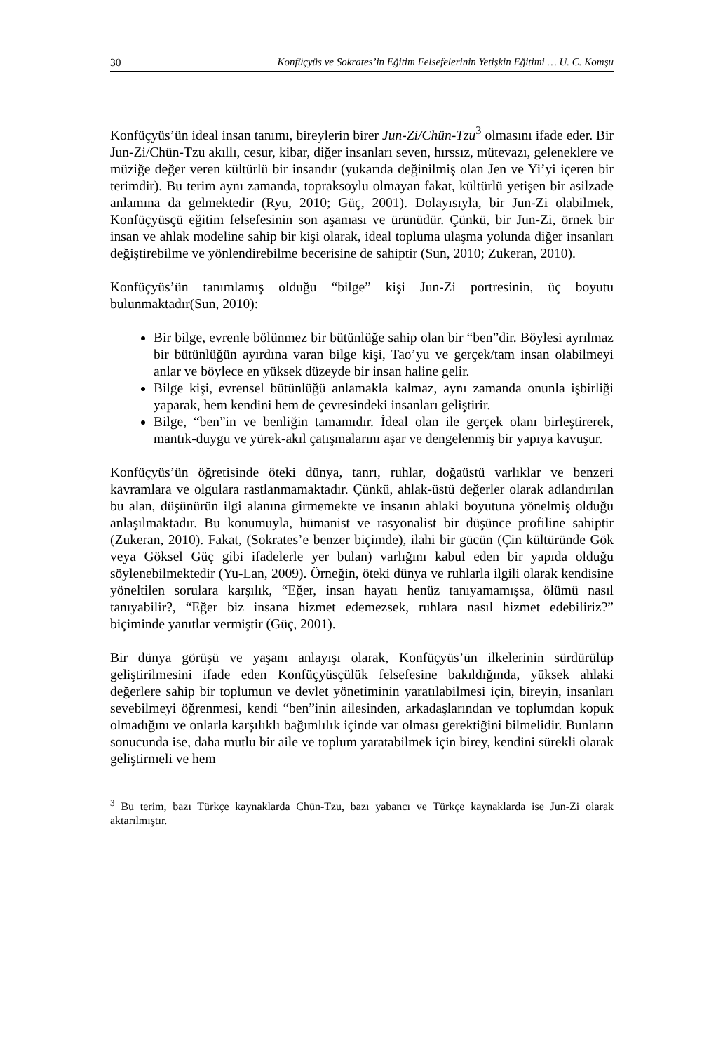30 Konfüçyüs ve Sokrates’in Eğitim Felsefelerinin Yetişkin Eğitimi … U. C. Komşu
Konfüçyüs’ün ideal insan tanımı, bireylerin birer Jun-Zi/Chün-Tzu<sup>3</sup> olmasını ifade eder. Bir Jun-Zi/Chün-Tzu akıllı, cesur, kibar, diğer insanları seven, hırssız, mütevazı, geleneklere ve müziğe değer veren kültürlü bir insandır (yukarıda değinilmiş olan Jen ve Yi’yi içeren bir terimdir). Bu terim aynı zamanda, topraksoylu olmayan fakat, kültürlü yetişen bir asilzade anlamına da gelmektedir (Ryu, 2010; Güç, 2001). Dolayısıyla, bir Jun-Zi olabilmek, Konfüçyüsçü eğitim felsefesinin son aşaması ve ürünüdür. Çünkü, bir Jun-Zi, örnek bir insan ve ahlak modeline sahip bir kişi olarak, ideal topluma ulaşma yolunda diğer insanları değiştirebilme ve yönlendirebilme becerisine de sahiptir (Sun, 2010; Zukeran, 2010).
Konfüçyüs’ün tanımlamış olduğu “bilge” kişi Jun-Zi portresinin, üç boyutu bulunmaktadır(Sun, 2010):
Bir bilge, evrenle bölünmez bir bütünlüğe sahip olan bir “ben”dir. Böylesi ayrılmaz bir bütünlüğün ayırdına varan bilge kişi, Tao’yu ve gerçek/tam insan olabilmeyi anlar ve böylece en yüksek düzeyde bir insan haline gelir.
Bilge kişi, evrensel bütünlüğü anlamakla kalmaz, aynı zamanda onunla işbirliği yaparak, hem kendini hem de çevresindeki insanları geliştirir.
Bilge, “ben”in ve benliğin tamamıdır. İdeal olan ile gerçek olanı birleştirerek, mantık-duygu ve yürek-akıl çatışmalarını aşar ve dengelenmiş bir yapıya kavuşur.
Konfüçyüs’ün öğretisinde öteki dünya, tanrı, ruhlar, doğaüstü varlıklar ve benzeri kavramlara ve olgulara rastlanmamaktadır. Çünkü, ahlak-üstü değerler olarak adlandırılan bu alan, düşünürün ilgi alanına girmemekte ve insanın ahlaki boyutuna yönelmiş olduğu anlaşılmaktadır. Bu konumuyla, hümanist ve rasyonalist bir düşünce profiline sahiptir (Zukeran, 2010). Fakat, (Sokrates’e benzer biçimde), ilahi bir gücün (Çin kültüründe Gök veya Göksel Güç gibi ifadelerle yer bulan) varlığını kabul eden bir yapıda olduğu söylenebilmektedir (Yu-Lan, 2009). Örneğin, öteki dünya ve ruhlarla ilgili olarak kendisine yöneltilen sorulara karşılık, “Eğer, insan hayatı henüz tanıyamamışsa, ölümü nasıl tanıyabilir?, “Eğer biz insana hizmet edemezsek, ruhlara nasıl hizmet edebiliriz?” biçiminde yanıtlar vermiştir (Güç, 2001).
Bir dünya görüşü ve yaşam anlayışı olarak, Konfüçyüs’ün ilkelerinin sürdürülüp geliştirilmesini ifade eden Konfüçyüsçülük felsefesine bakıldığında, yüksek ahlaki değerlere sahip bir toplumun ve devlet yönetiminin yaratılabilmesi için, bireyin, insanları sevebilmeyi öğrenmesi, kendi “ben”inin ailesinden, arkadaşlarından ve toplumdan kopuk olmadığını ve onlarla karşılıklı bağımlılık içinde var olması gerektiğini bilmelidir. Bunların sonucunda ise, daha mutlu bir aile ve toplum yaratabilmek için birey, kendini sürekli olarak geliştirmeli ve hem
<sup>3</sup> Bu terim, bazı Türkçe kaynaklarda Chün-Tzu, bazı yabancı ve Türkçe kaynaklarda ise Jun-Zi olarak aktarılmıştır.